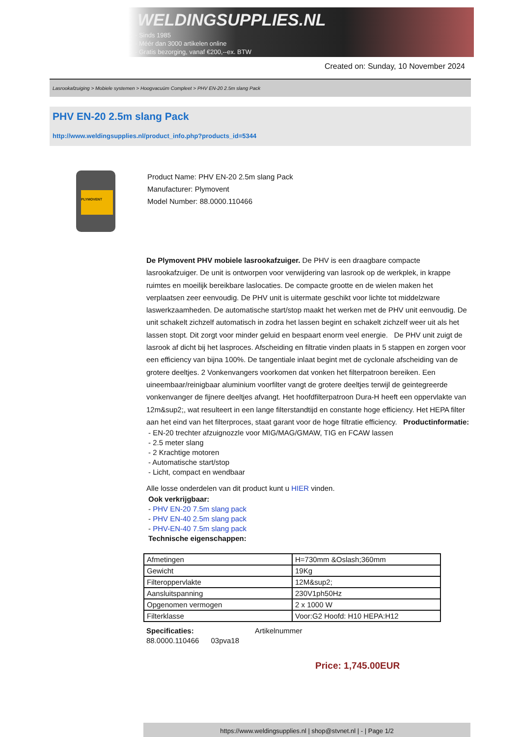WELDINGSUPPLIES.NL
- Sinds 1985
- Méér dan 3000 artikelen online
- Gratis bezorging, vanaf €200,--ex. BTW
Created on: Sunday, 10 November 2024
Lasrookafzuiging > Mobiele systemen > Hoogvacuüm Compleet > PHV EN-20 2.5m slang Pack
PHV EN-20 2.5m slang Pack
http://www.weldingsupplies.nl/product_info.php?products_id=5344
PLYMOVENT
Product Name: PHV EN-20 2.5m slang Pack
Manufacturer: Plymovent
Model Number: 88.0000.110466
De Plymovent PHV mobiele lasrookafzuiger. De PHV is een draagbare compacte lasrookafzuiger. De unit is ontworpen voor verwijdering van lasrook op de werkplek, in krappe ruimtes en moeilijk bereikbare laslocaties. De compacte grootte en de wielen maken het verplaatsen zeer eenvoudig. De PHV unit is uitermate geschikt voor lichte tot middelzware laswerkzaamheden. De automatische start/stop maakt het werken met de PHV unit eenvoudig. De unit schakelt zichzelf automatisch in zodra het lassen begint en schakelt zichzelf weer uit als het lassen stopt. Dit zorgt voor minder geluid en bespaart enorm veel energie. De PHV unit zuigt de lasrook af dicht bij het lasproces. Afscheiding en filtratie vinden plaats in 5 stappen en zorgen voor een efficiency van bijna 100%. De tangentiale inlaat begint met de cyclonale afscheiding van de grotere deeltjes. 2 Vonkenvangers voorkomen dat vonken het filterpatroon bereiken. Een uineembaar/reinigbaar aluminium voorfilter vangt de grotere deeltjes terwijl de geintegreerde vonkenvanger de fijnere deeltjes afvangt. Het hoofdfilterpatroon Dura-H heeft een oppervlakte van 12m&sup2;, wat resulteert in een lange filterstandtijd en constante hoge efficiency. Het HEPA filter aan het eind van het filterproces, staat garant voor de hoge filtratie efficiency. Productinformatie:
- EN-20 trechter afzuignozzle voor MIG/MAG/GMAW, TIG en FCAW lassen
- 2.5 meter slang
- 2 Krachtige motoren
- Automatische start/stop
- Licht, compact en wendbaar
Alle losse onderdelen van dit product kunt u HIER vinden.
Ook verkrijgbaar:
- PHV EN-20 7.5m slang pack
- PHV EN-40 2.5m slang pack
- PHV-EN-40 7.5m slang pack
Technische eigenschappen:
| Afmetingen | H=730mm &Oslash;360mm |
| Gewicht | 19Kg |
| Filteroppervlakte | 12M&sup2; |
| Aansluitspanning | 230V1ph50Hz |
| Opgenomen vermogen | 2 x 1000 W |
| Filterklasse | Voor:G2 Hoofd: H10 HEPA:H12 |
Specificaties: Artikelnummer
88.0000.110466 03pva18
Price: 1,745.00EUR
https://www.weldingsupplies.nl | shop@stvnet.nl | - | Page 1/2